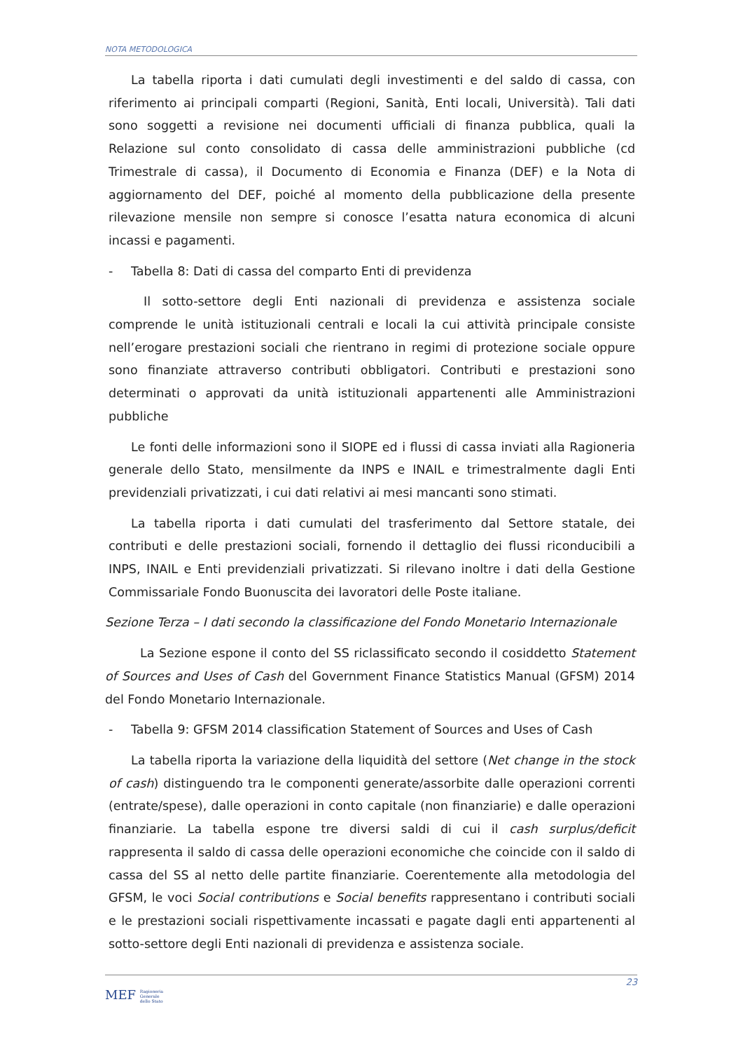NOTA METODOLOGICA
La tabella riporta i dati cumulati degli investimenti e del saldo di cassa, con riferimento ai principali comparti (Regioni, Sanità, Enti locali, Università). Tali dati sono soggetti a revisione nei documenti ufficiali di finanza pubblica, quali la Relazione sul conto consolidato di cassa delle amministrazioni pubbliche (cd Trimestrale di cassa), il Documento di Economia e Finanza (DEF) e la Nota di aggiornamento del DEF, poiché al momento della pubblicazione della presente rilevazione mensile non sempre si conosce l’esatta natura economica di alcuni incassi e pagamenti.
- Tabella 8: Dati di cassa del comparto Enti di previdenza
Il sotto-settore degli Enti nazionali di previdenza e assistenza sociale comprende le unità istituzionali centrali e locali la cui attività principale consiste nell’erogare prestazioni sociali che rientrano in regimi di protezione sociale oppure sono finanziate attraverso contributi obbligatori. Contributi e prestazioni sono determinati o approvati da unità istituzionali appartenenti alle Amministrazioni pubbliche
Le fonti delle informazioni sono il SIOPE ed i flussi di cassa inviati alla Ragioneria generale dello Stato, mensilmente da INPS e INAIL e trimestralmente dagli Enti previdenziali privatizzati, i cui dati relativi ai mesi mancanti sono stimati.
La tabella riporta i dati cumulati del trasferimento dal Settore statale, dei contributi e delle prestazioni sociali, fornendo il dettaglio dei flussi riconducibili a INPS, INAIL e Enti previdenziali privatizzati. Si rilevano inoltre i dati della Gestione Commissariale Fondo Buonuscita dei lavoratori delle Poste italiane.
Sezione Terza – I dati secondo la classificazione del Fondo Monetario Internazionale
La Sezione espone il conto del SS riclassificato secondo il cosiddetto Statement of Sources and Uses of Cash del Government Finance Statistics Manual (GFSM) 2014 del Fondo Monetario Internazionale.
- Tabella 9: GFSM 2014 classification Statement of Sources and Uses of Cash
La tabella riporta la variazione della liquidità del settore (Net change in the stock of cash) distinguendo tra le componenti generate/assorbite dalle operazioni correnti (entrate/spese), dalle operazioni in conto capitale (non finanziarie) e dalle operazioni finanziarie. La tabella espone tre diversi saldi di cui il cash surplus/deficit rappresenta il saldo di cassa delle operazioni economiche che coincide con il saldo di cassa del SS al netto delle partite finanziarie. Coerentemente alla metodologia del GFSM, le voci Social contributions e Social benefits rappresentano i contributi sociali e le prestazioni sociali rispettivamente incassati e pagate dagli enti appartenenti al sotto-settore degli Enti nazionali di previdenza e assistenza sociale.
23
MEF Ragioneria
Generale
dello Stato